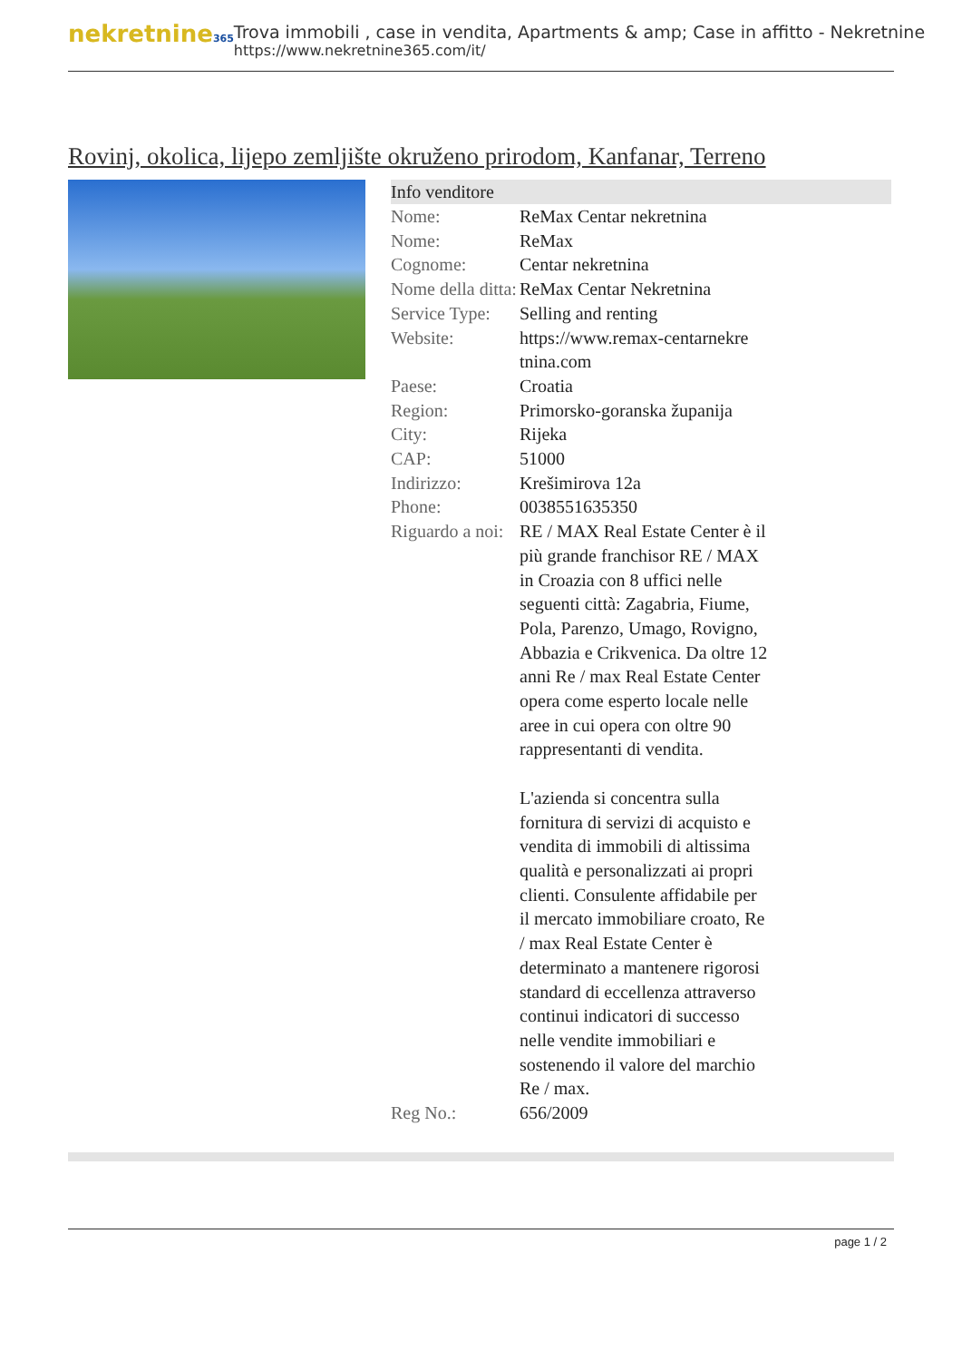nekretnine365
Trova immobili , case in vendita, Apartments & amp; Case in affitto - Nekretnine
https://www.nekretnine365.com/it/
Rovinj, okolica, lijepo zemljište okruženo prirodom, Kanfanar, Terreno
| Info venditore | |
| --- | --- |
| Nome: | ReMax Centar nekretnina |
| Nome: | ReMax |
| Cognome: | Centar nekretnina |
| Nome della ditta: | ReMax Centar Nekretnina |
| Service Type: | Selling and renting |
| Website: | https://www.remax-centarnekre tnina.com |
| Paese: | Croatia |
| Region: | Primorsko-goranska županija |
| City: | Rijeka |
| CAP: | 51000 |
| Indirizzo: | Krešimirova 12a |
| Phone: | 0038551635350 |
| Riguardo a noi: | RE / MAX Real Estate Center è il più grande franchisor RE / MAX in Croazia con 8 uffici nelle seguenti città: Zagabria, Fiume, Pola, Parenzo, Umago, Rovigno, Abbazia e Crikvenica. Da oltre 12 anni Re / max Real Estate Center opera come esperto locale nelle aree in cui opera con oltre 90 rappresentanti di vendita. L'azienda si concentra sulla fornitura di servizi di acquisto e vendita di immobili di altissima qualità e personalizzati ai propri clienti. Consulente affidabile per il mercato immobiliare croato, Re / max Real Estate Center è determinato a mantenere rigorosi standard di eccellenza attraverso continui indicatori di successo nelle vendite immobiliari e sostenendo il valore del marchio Re / max. |
| Reg No.: | 656/2009 |
page 1 / 2